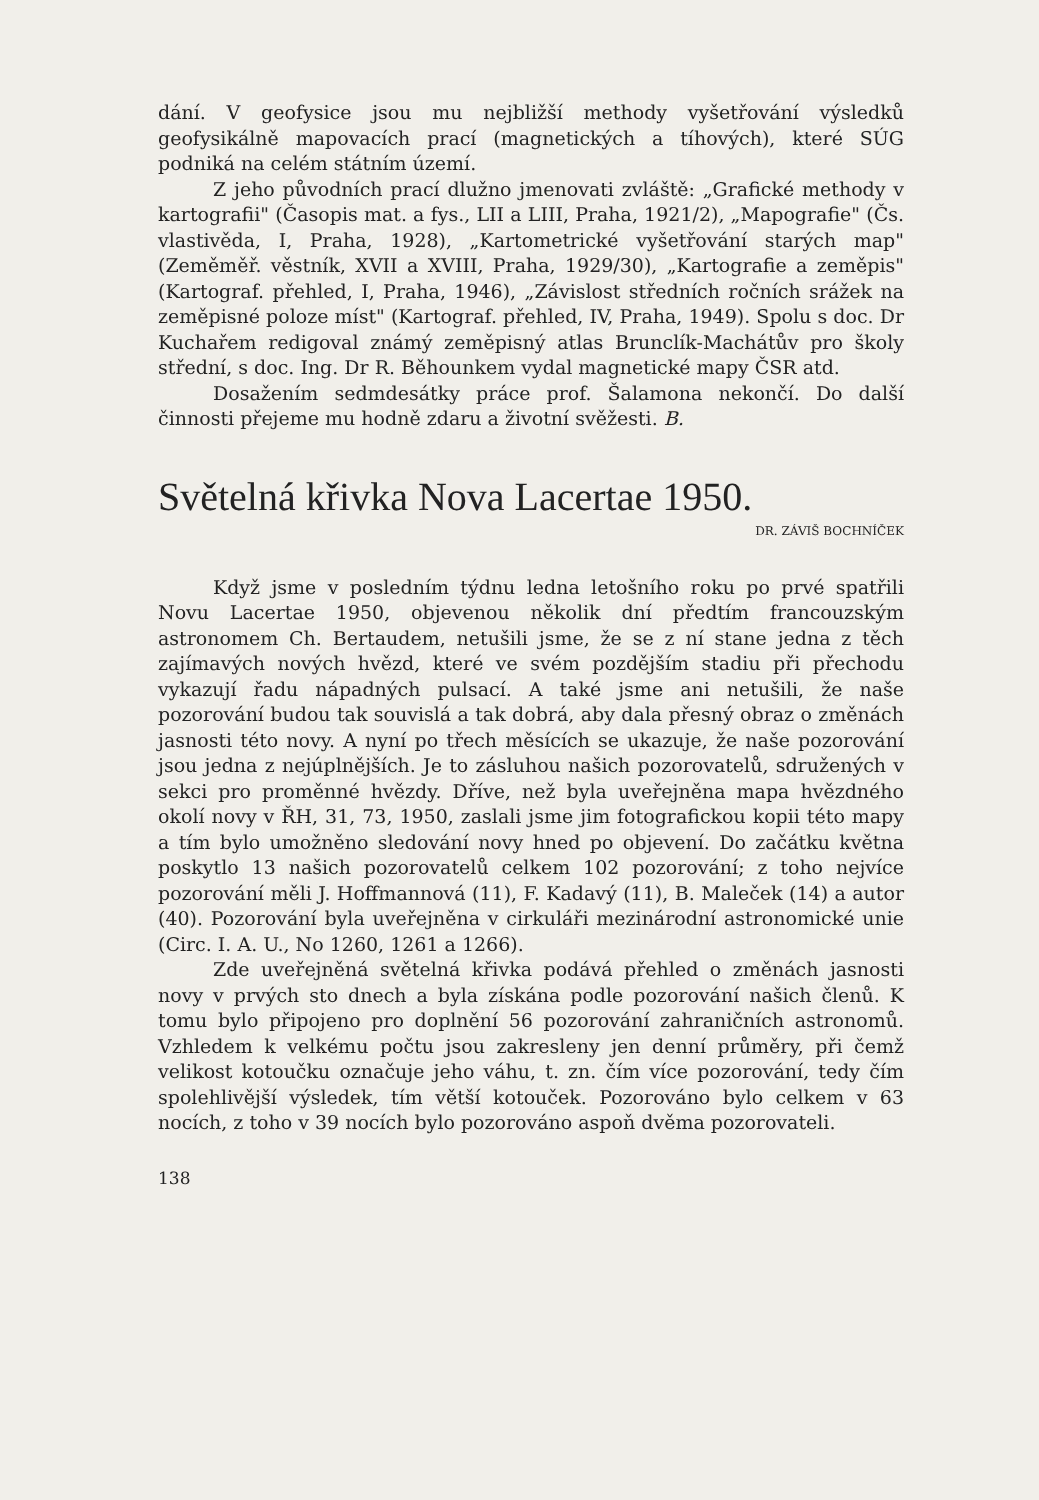dání. V geofysice jsou mu nejbližší methody vyšetřování výsledků geofysikálně mapovacích prací (magnetických a tíhových), které SÚG podniká na celém státním území.
Z jeho původních prací dlužno jmenovati zvláště: „Grafické methody v kartografii" (Časopis mat. a fys., LII a LIII, Praha, 1921/2), „Mapografie" (Čs. vlastivěda, I, Praha, 1928), „Kartometrické vyšetřování starých map" (Zeměměř. věstník, XVII a XVIII, Praha, 1929/30), „Kartografie a zeměpis" (Kartograf. přehled, I, Praha, 1946), „Závislost středních ročních srážek na zeměpisné poloze míst" (Kartograf. přehled, IV, Praha, 1949). Spolu s doc. Dr Kuchařem redigoval známý zeměpisný atlas Brunclík-Machátův pro školy střední, s doc. Ing. Dr R. Běhounkem vydal magnetické mapy ČSR atd.
Dosažením sedmdesátky práce prof. Šalamona nekončí. Do další činnosti přejeme mu hodně zdaru a životní svěžesti. B.
Světelná křivka Nova Lacertae 1950.
DR. ZÁVIŠ BOCHNÍČEK
Když jsme v posledním týdnu ledna letošního roku po prvé spatřili Novu Lacertae 1950, objevenou několik dní předtím francouzským astronomem Ch. Bertaudem, netušili jsme, že se z ní stane jedna z těch zajímavých nových hvězd, které ve svém pozdějším stadiu při přechodu vykazují řadu nápadných pulsací. A také jsme ani netušili, že naše pozorování budou tak souvislá a tak dobrá, aby dala přesný obraz o změnách jasnosti této novy. A nyní po třech měsících se ukazuje, že naše pozorování jsou jedna z nejúplnějších. Je to zásluhou našich pozorovatelů, sdružených v sekci pro proměnné hvězdy. Dříve, než byla uveřejněna mapa hvězdného okolí novy v ŘH, 31, 73, 1950, zaslali jsme jim fotografickou kopii této mapy a tím bylo umožněno sledování novy hned po objevení. Do začátku května poskytlo 13 našich pozorovatelů celkem 102 pozorování; z toho nejvíce pozorování měli J. Hoffmannová (11), F. Kadavý (11), B. Maleček (14) a autor (40). Pozorování byla uveřejněna v cirkuláři mezinárodní astronomické unie (Circ. I. A. U., No 1260, 1261 a 1266).
Zde uveřejněná světelná křivka podává přehled o změnách jasnosti novy v prvých sto dnech a byla získána podle pozorování našich členů. K tomu bylo připojeno pro doplnění 56 pozorování zahraničních astronomů. Vzhledem k velkému počtu jsou zakresleny jen denní průměry, při čemž velikost kotoučku označuje jeho váhu, t. zn. čím více pozorování, tedy čím spolehlivější výsledek, tím větší kotouček. Pozorováno bylo celkem v 63 nocích, z toho v 39 nocích bylo pozorováno aspoň dvěma pozorovateli.
138